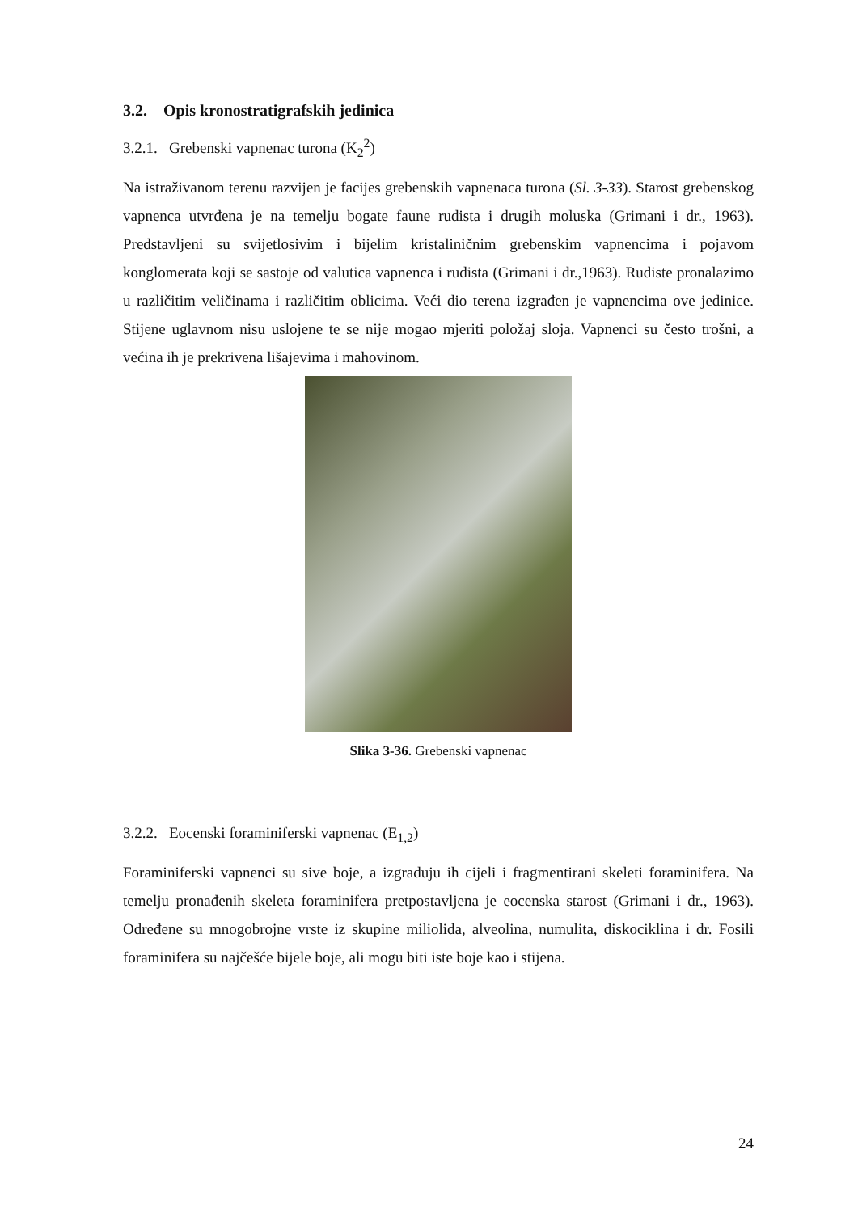3.2. Opis kronostratigrafskih jedinica
3.2.1. Grebenski vapnenac turona (K<sub>2</sub><sup>2</sup>)
Na istraživanom terenu razvijen je facijes grebenskih vapnenaca turona (Sl. 3-33). Starost grebenskog vapnenca utvrđena je na temelju bogate faune rudista i drugih moluska (Grimani i dr., 1963). Predstavljeni su svijetlosivim i bijelim kristaliničnim grebenskim vapnencima i pojavom konglomerata koji se sastoje od valutica vapnenca i rudista (Grimani i dr.,1963). Rudiste pronalazimo u različitim veličinama i različitim oblicima. Veći dio terena izgrađen je vapnencima ove jedinice. Stijene uglavnom nisu uslojene te se nije mogao mjeriti položaj sloja. Vapnenci su često trošni, a većina ih je prekrivena lišajevima i mahovinom.
Slika 3-36. Grebenski vapnenac
3.2.2. Eocenski foraminiferski vapnenac (E<sub>1,2</sub>)
Foraminiferski vapnenci su sive boje, a izgrađuju ih cijeli i fragmentirani skeleti foraminifera. Na temelju pronađenih skeleta foraminifera pretpostavljena je eocenska starost (Grimani i dr., 1963). Određene su mnogobrojne vrste iz skupine miliolida, alveolina, numulita, diskociklina i dr. Fosili foraminifera su najčešće bijele boje, ali mogu biti iste boje kao i stijena.
24